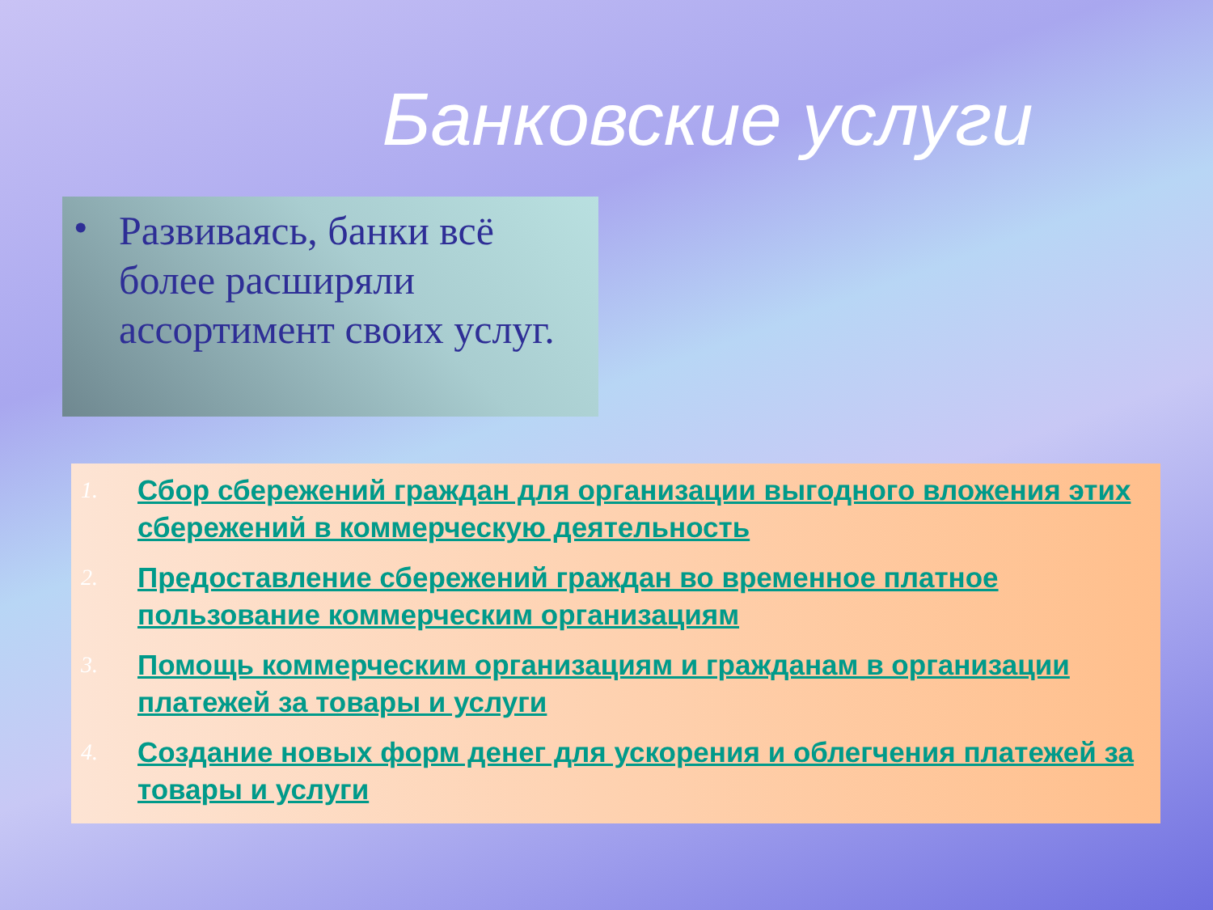Банковские услуги
• Развиваясь, банки всё более расширяли ассортимент своих услуг.
1.
Сбор сбережений граждан для организации выгодного вложения этих сбережений в коммерческую деятельность
2.
Предоставление сбережений граждан во временное платное пользование коммерческим организациям
3.
Помощь коммерческим организациям и гражданам в организации платежей за товары и услуги
4.
Создание новых форм денег для ускорения и облегчения платежей за товары и услуги